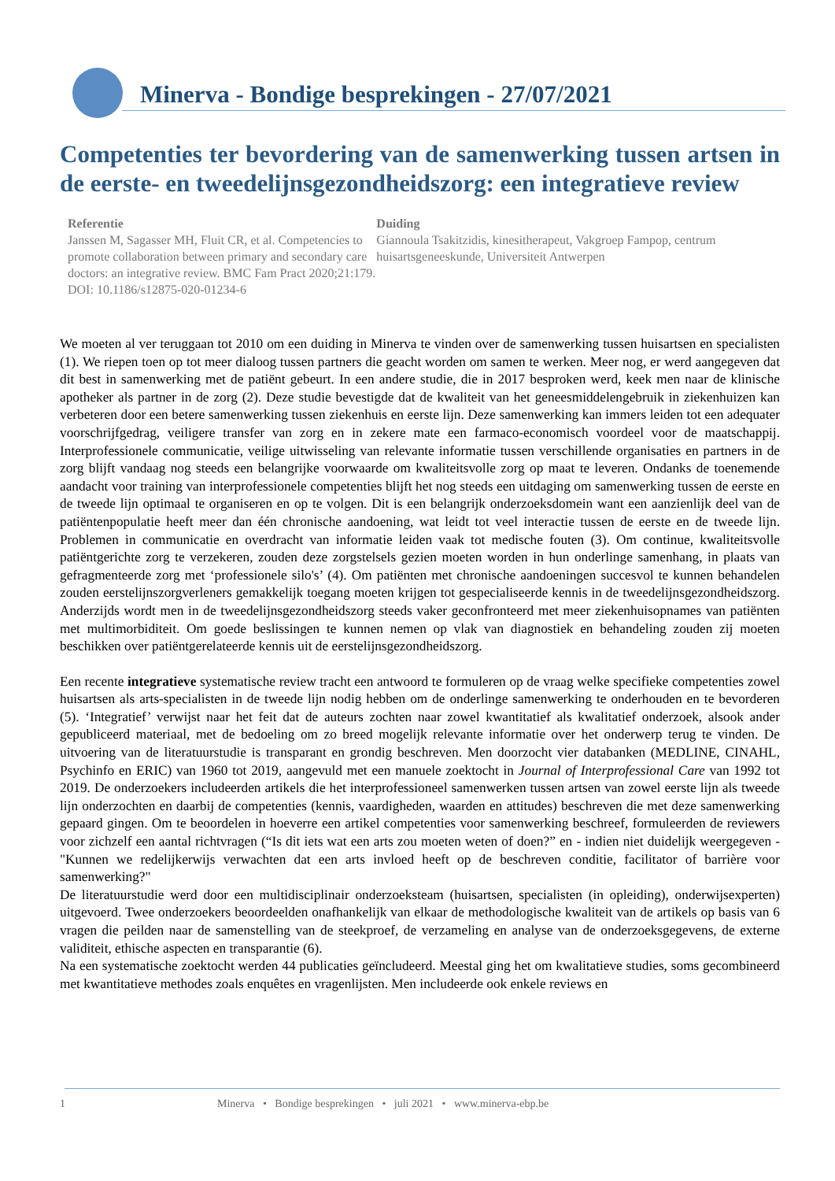Minerva - Bondige besprekingen - 27/07/2021
Competenties ter bevordering van de samenwerking tussen artsen in de eerste- en tweedelijnsgezondheidszorg: een integratieve review
Referentie
Janssen M, Sagasser MH, Fluit CR, et al. Competencies to promote collaboration between primary and secondary care doctors: an integrative review. BMC Fam Pract 2020;21:179. DOI: 10.1186/s12875-020-01234-6
Duiding
Giannoula Tsakitzidis, kinesitherapeut, Vakgroep Fampop, centrum huisartsgeneeskunde, Universiteit Antwerpen
We moeten al ver teruggaan tot 2010 om een duiding in Minerva te vinden over de samenwerking tussen huisartsen en specialisten (1). We riepen toen op tot meer dialoog tussen partners die geacht worden om samen te werken. Meer nog, er werd aangegeven dat dit best in samenwerking met de patiënt gebeurt. In een andere studie, die in 2017 besproken werd, keek men naar de klinische apotheker als partner in de zorg (2). Deze studie bevestigde dat de kwaliteit van het geneesmiddelengebruik in ziekenhuizen kan verbeteren door een betere samenwerking tussen ziekenhuis en eerste lijn. Deze samenwerking kan immers leiden tot een adequater voorschrijfgedrag, veiligere transfer van zorg en in zekere mate een farmaco-economisch voordeel voor de maatschappij. Interprofessionele communicatie, veilige uitwisseling van relevante informatie tussen verschillende organisaties en partners in de zorg blijft vandaag nog steeds een belangrijke voorwaarde om kwaliteitsvolle zorg op maat te leveren. Ondanks de toenemende aandacht voor training van interprofessionele competenties blijft het nog steeds een uitdaging om samenwerking tussen de eerste en de tweede lijn optimaal te organiseren en op te volgen. Dit is een belangrijk onderzoeksdomein want een aanzienlijk deel van de patiëntenpopulatie heeft meer dan één chronische aandoening, wat leidt tot veel interactie tussen de eerste en de tweede lijn. Problemen in communicatie en overdracht van informatie leiden vaak tot medische fouten (3). Om continue, kwaliteitsvolle patiëntgerichte zorg te verzekeren, zouden deze zorgstelsels gezien moeten worden in hun onderlinge samenhang, in plaats van gefragmenteerde zorg met ‘professionele silo's’ (4). Om patiënten met chronische aandoeningen succesvol te kunnen behandelen zouden eerstelijnszorgverleners gemakkelijk toegang moeten krijgen tot gespecialiseerde kennis in de tweedelijnsgezondheidszorg. Anderzijds wordt men in de tweedelijnsgezondheidszorg steeds vaker geconfronteerd met meer ziekenhuisopnames van patiënten met multimorbiditeit. Om goede beslissingen te kunnen nemen op vlak van diagnostiek en behandeling zouden zij moeten beschikken over patiëntgerelateerde kennis uit de eerstelijnsgezondheidszorg.
Een recente integratieve systematische review tracht een antwoord te formuleren op de vraag welke specifieke competenties zowel huisartsen als arts-specialisten in de tweede lijn nodig hebben om de onderlinge samenwerking te onderhouden en te bevorderen (5). ‘Integratief’ verwijst naar het feit dat de auteurs zochten naar zowel kwantitatief als kwalitatief onderzoek, alsook ander gepubliceerd materiaal, met de bedoeling om zo breed mogelijk relevante informatie over het onderwerp terug te vinden. De uitvoering van de literatuurstudie is transparant en grondig beschreven. Men doorzocht vier databanken (MEDLINE, CINAHL, Psychinfo en ERIC) van 1960 tot 2019, aangevuld met een manuele zoektocht in Journal of Interprofessional Care van 1992 tot 2019. De onderzoekers includeerden artikels die het interprofessioneel samenwerken tussen artsen van zowel eerste lijn als tweede lijn onderzochten en daarbij de competenties (kennis, vaardigheden, waarden en attitudes) beschreven die met deze samenwerking gepaard gingen. Om te beoordelen in hoeverre een artikel competenties voor samenwerking beschreef, formuleerden de reviewers voor zichzelf een aantal richtvragen (“Is dit iets wat een arts zou moeten weten of doen?” en - indien niet duidelijk weergegeven - "Kunnen we redelijkerwijs verwachten dat een arts invloed heeft op de beschreven conditie, facilitator of barrière voor samenwerking?"
De literatuurstudie werd door een multidisciplinair onderzoeksteam (huisartsen, specialisten (in opleiding), onderwijsexperten) uitgevoerd. Twee onderzoekers beoordeelden onafhankelijk van elkaar de methodologische kwaliteit van de artikels op basis van 6 vragen die peilden naar de samenstelling van de steekproef, de verzameling en analyse van de onderzoeksgegevens, de externe validiteit, ethische aspecten en transparantie (6).
Na een systematische zoektocht werden 44 publicaties geïncludeerd. Meestal ging het om kwalitatieve studies, soms gecombineerd met kwantitatieve methodes zoals enquêtes en vragenlijsten. Men includeerde ook enkele reviews en
1 Minerva • Bondige besprekingen • juli 2021 • www.minerva-ebp.be